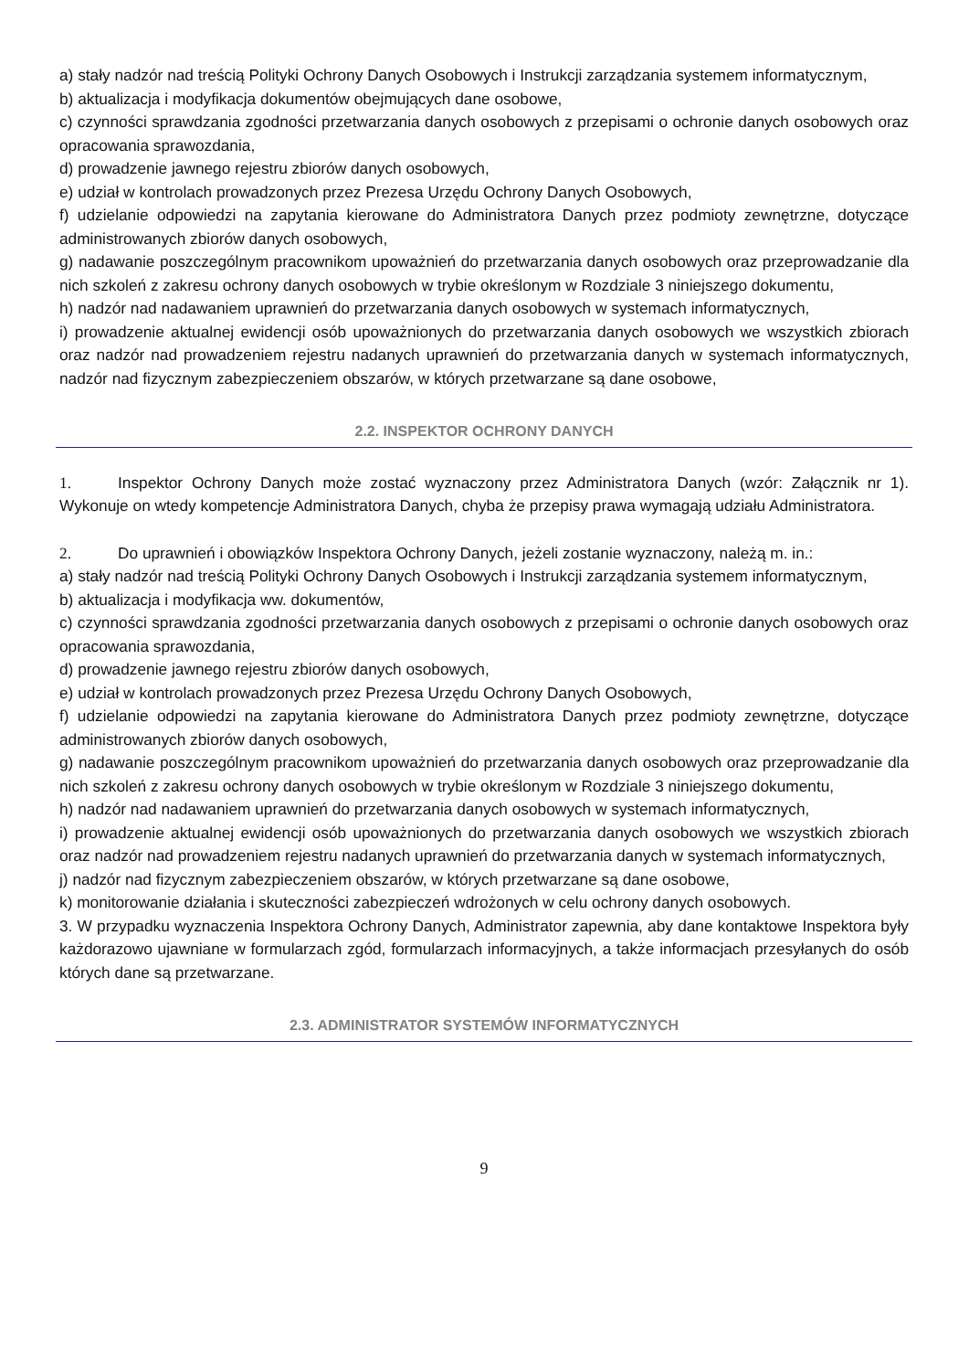a) stały nadzór nad treścią Polityki Ochrony Danych Osobowych i Instrukcji zarządzania systemem informatycznym,
b) aktualizacja i modyfikacja dokumentów obejmujących dane osobowe,
c) czynności sprawdzania zgodności przetwarzania danych osobowych z przepisami o ochronie danych osobowych oraz opracowania sprawozdania,
d) prowadzenie jawnego rejestru zbiorów danych osobowych,
e) udział w kontrolach prowadzonych przez Prezesa Urzędu Ochrony Danych Osobowych,
f) udzielanie odpowiedzi na zapytania kierowane do Administratora Danych przez podmioty zewnętrzne, dotyczące administrowanych zbiorów danych osobowych,
g) nadawanie poszczególnym pracownikom upoważnień do przetwarzania danych osobowych oraz przeprowadzanie dla nich szkoleń z zakresu ochrony danych osobowych w trybie określonym w Rozdziale 3 niniejszego dokumentu,
h) nadzór nad nadawaniem uprawnień do przetwarzania danych osobowych w systemach informatycznych,
i) prowadzenie aktualnej ewidencji osób upoważnionych do przetwarzania danych osobowych we wszystkich zbiorach oraz nadzór nad prowadzeniem rejestru nadanych uprawnień do przetwarzania danych w systemach informatycznych, nadzór nad fizycznym zabezpieczeniem obszarów, w których przetwarzane są dane osobowe,
2.2. INSPEKTOR OCHRONY DANYCH
1. Inspektor Ochrony Danych może zostać wyznaczony przez Administratora Danych (wzór: Załącznik nr 1). Wykonuje on wtedy kompetencje Administratora Danych, chyba że przepisy prawa wymagają udziału Administratora.
2. Do uprawnień i obowiązków Inspektora Ochrony Danych, jeżeli zostanie wyznaczony, należą m. in.:
a) stały nadzór nad treścią Polityki Ochrony Danych Osobowych i Instrukcji zarządzania systemem informatycznym,
b) aktualizacja i modyfikacja ww. dokumentów,
c) czynności sprawdzania zgodności przetwarzania danych osobowych z przepisami o ochronie danych osobowych oraz opracowania sprawozdania,
d) prowadzenie jawnego rejestru zbiorów danych osobowych,
e) udział w kontrolach prowadzonych przez Prezesa Urzędu Ochrony Danych Osobowych,
f) udzielanie odpowiedzi na zapytania kierowane do Administratora Danych przez podmioty zewnętrzne, dotyczące administrowanych zbiorów danych osobowych,
g) nadawanie poszczególnym pracownikom upoważnień do przetwarzania danych osobowych oraz przeprowadzanie dla nich szkoleń z zakresu ochrony danych osobowych w trybie określonym w Rozdziale 3 niniejszego dokumentu,
h) nadzór nad nadawaniem uprawnień do przetwarzania danych osobowych w systemach informatycznych,
i) prowadzenie aktualnej ewidencji osób upoważnionych do przetwarzania danych osobowych we wszystkich zbiorach oraz nadzór nad prowadzeniem rejestru nadanych uprawnień do przetwarzania danych w systemach informatycznych,
j) nadzór nad fizycznym zabezpieczeniem obszarów, w których przetwarzane są dane osobowe,
k) monitorowanie działania i skuteczności zabezpieczeń wdrożonych w celu ochrony danych osobowych.
3. W przypadku wyznaczenia Inspektora Ochrony Danych, Administrator zapewnia, aby dane kontaktowe Inspektora były każdorazowo ujawniane w formularzach zgód, formularzach informacyjnych, a także informacjach przesyłanych do osób których dane są przetwarzane.
2.3. ADMINISTRATOR SYSTEMÓW INFORMATYCZNYCH
9